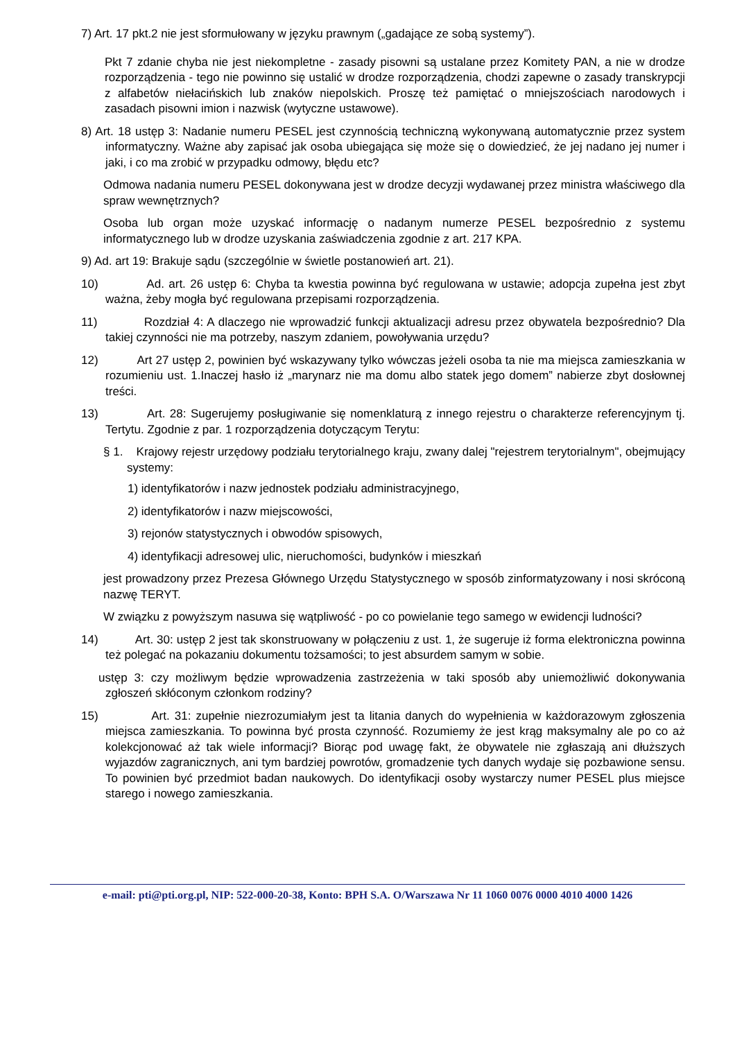7) Art. 17 pkt.2 nie jest sformułowany w języku prawnym („gadające ze sobą systemy”).
Pkt 7 zdanie chyba nie jest niekompletne - zasady pisowni są ustalane przez Komitety PAN, a nie w drodze rozporządzenia - tego nie powinno się ustalić w drodze rozporządzenia, chodzi zapewne o zasady transkrypcji z alfabetów niełacińskich lub znaków niepolskich. Proszę też pamiętać o mniejszościach narodowych i zasadach pisowni imion i nazwisk (wytyczne ustawowe).
8) Art. 18 ustęp 3: Nadanie numeru PESEL jest czynnością techniczną wykonywaną automatycznie przez system informatyczny. Ważne aby zapisać jak osoba ubiegająca się może się o dowiedzieć, że jej nadano jej numer i jaki, i co ma zrobić w przypadku odmowy, błędu etc?
Odmowa nadania numeru PESEL dokonywana jest w drodze decyzji wydawanej przez ministra właściwego dla spraw wewnętrznych?
Osoba lub organ może uzyskać informację o nadanym numerze PESEL bezpośrednio z systemu informatycznego lub w drodze uzyskania zaświadczenia zgodnie z art. 217 KPA.
9) Ad. art 19: Brakuje sądu (szczególnie w świetle postanowień art. 21).
10) Ad. art. 26 ustęp 6: Chyba ta kwestia powinna być regulowana w ustawie; adopcja zupełna jest zbyt ważna, żeby mogła być regulowana przepisami rozporządzenia.
11) Rozdział 4: A dlaczego nie wprowadzić funkcji aktualizacji adresu przez obywatela bezpośrednio? Dla takiej czynności nie ma potrzeby, naszym zdaniem, powoływania urzędu?
12) Art 27 ustęp 2, powinien być wskazywany tylko wówczas jeżeli osoba ta nie ma miejsca zamieszkania w rozumieniu ust. 1.Inaczej hasło iż „marynarz nie ma domu albo statek jego domem” nabierze zbyt dosłownej treści.
13) Art. 28: Sugerujemy posługiwanie się nomenklaturą z innego rejestru o charakterze referencyjnym tj. Tertytu. Zgodnie z par. 1 rozporządzenia dotyczącym Terytu:
§ 1. Krajowy rejestr urzędowy podziału terytorialnego kraju, zwany dalej "rejestrem terytorialnym", obejmujący systemy:
1) identyfikatorów i nazw jednostek podziału administracyjnego,
2) identyfikatorów i nazw miejscowości,
3) rejonów statystycznych i obwodów spisowych,
4) identyfikacji adresowej ulic, nieruchomości, budynków i mieszkań
jest prowadzony przez Prezesa Głównego Urzędu Statystycznego w sposób zinformatyzowany i nosi skróconą nazwę TERYT.
W związku z powyższym nasuwa się wątpliwość - po co powielanie tego samego w ewidencji ludności?
14) Art. 30: ustęp 2 jest tak skonstruowany w połączeniu z ust. 1, że sugeruje iż forma elektroniczna powinna też polegać na pokazaniu dokumentu tożsamości; to jest absurdem samym w sobie.
ustęp 3: czy możliwym będzie wprowadzenia zastrzeżenia w taki sposób aby uniemożliwić dokonywania zgłoszeń skłóconym członkom rodziny?
15) Art. 31: zupełnie niezrozumiałym jest ta litania danych do wypełnienia w każdorazowym zgłoszenia miejsca zamieszkania. To powinna być prosta czynność. Rozumiemy że jest krąg maksymalny ale po co aż kolekcjonować aż tak wiele informacji? Biorąc pod uwagę fakt, że obywatele nie zgłaszają ani dłuższych wyjazdów zagranicznych, ani tym bardziej powrotów, gromadzenie tych danych wydaje się pozbawione sensu. To powinien być przedmiot badan naukowych. Do identyfikacji osoby wystarczy numer PESEL plus miejsce starego i nowego zamieszkania.
e-mail: pti@pti.org.pl, NIP: 522-000-20-38, Konto: BPH S.A. O/Warszawa Nr 11 1060 0076 0000 4010 4000 1426